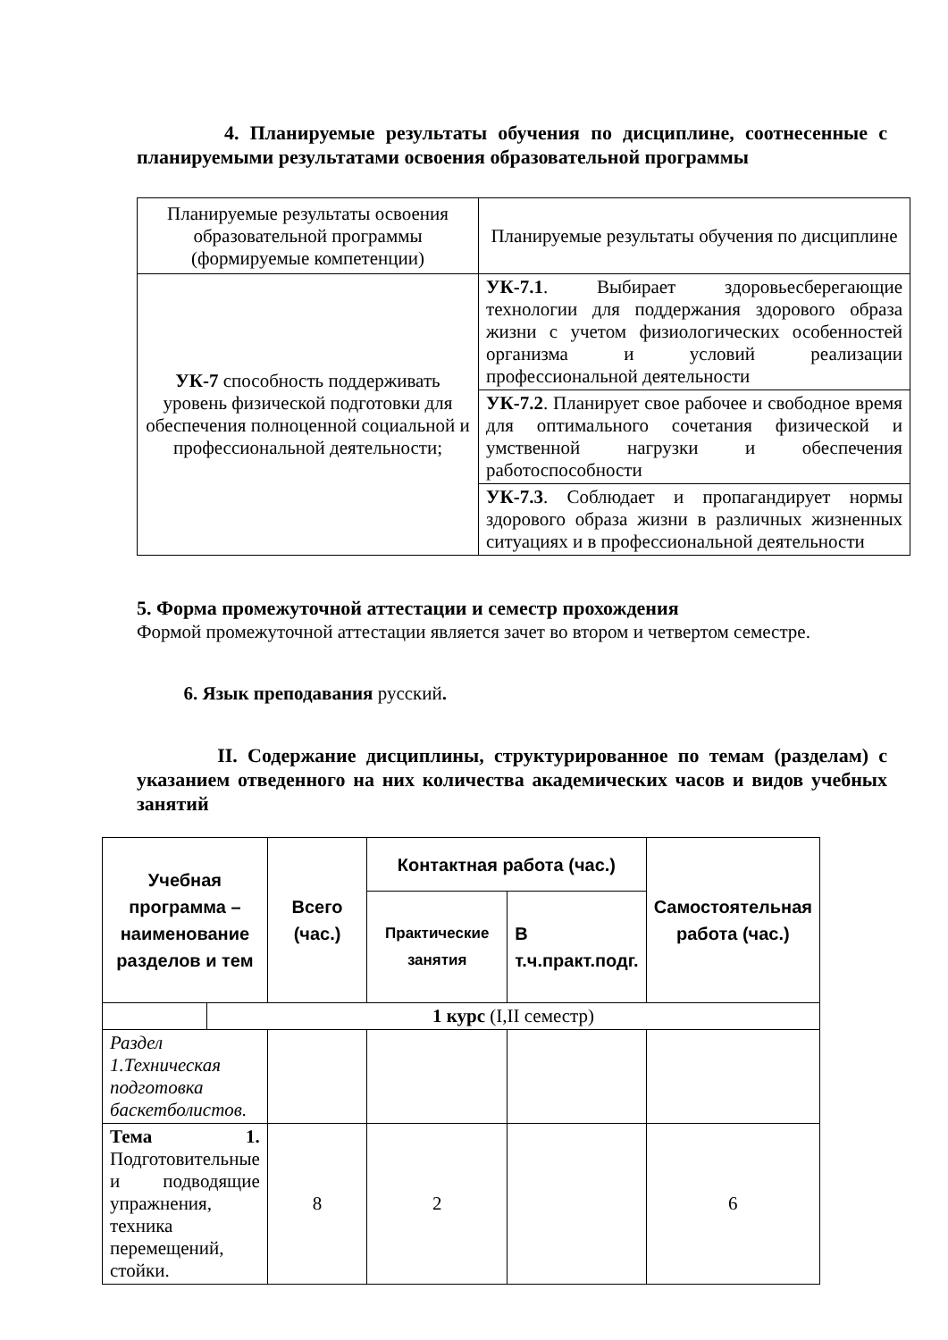4. Планируемые результаты обучения по дисциплине, соотнесенные с планируемыми результатами освоения образовательной программы
| Планируемые результаты освоения образовательной программы (формируемые компетенции) | Планируемые результаты обучения по дисциплине |
| УК-7 способность поддерживать уровень физической подготовки для обеспечения полноценной социальной и профессиональной деятельности; | УК-7.1 . Выбирает здоровьесберегающие технологии для поддержания здорового образа жизни с учетом физиологических особенностей организма и условий реализации профессиональной деятельности |
| | УК-7.2 . Планирует свое рабочее и свободное время для оптимального сочетания физической и умственной нагрузки и обеспечения работоспособности |
| | УК-7.3 . Соблюдает и пропагандирует нормы здорового образа жизни в различных жизненных ситуациях и в профессиональной деятельности |
5. Форма промежуточной аттестации и семестр прохождения
Формой промежуточной аттестации является зачет во втором и четвертом семестре.
6. Язык преподавания русский.
II. Содержание дисциплины, структурированное по темам (разделам) с указанием отведенного на них количества академических часов и видов учебных занятий
| Учебная программа – наименование разделов и тем | | Всего (час.) | Контактная работа (час.) | | Самостоятельная работа (час.) |
| --- | --- | --- | --- | --- | --- |
| | | | Практические занятия | В т.ч.практ.подг. | |
| | 1 курс (I,II семестр) | | | | |
| Раздел 1.Техническая подготовка баскетболистов. | | | | | |
| Тема 1. Подготовительные и подводящие упражнения, техника перемещений, стойки. | | 8 | 2 | | 6 |